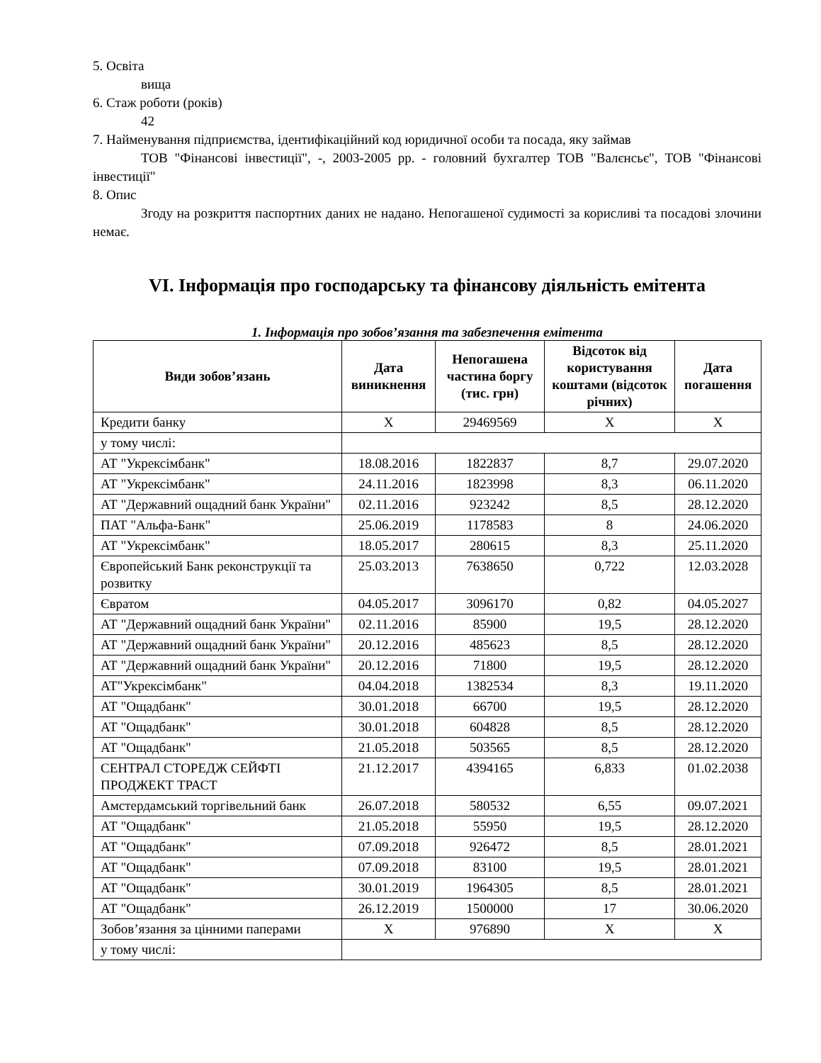5. Освіта
вища
6. Стаж роботи (років)
42
7. Найменування підприємства, ідентифікаційний код юридичної особи та посада, яку займав
ТОВ "Фінансові інвестиції", -, 2003-2005 рр. - головний бухгалтер ТОВ "Валєнсьє", ТОВ "Фінансові інвестиції"
8. Опис
Згоду на розкриття паспортних даних не надано. Непогашеної судимості за корисливі та посадові злочини немає.
VI. Інформація про господарську та фінансову діяльність емітента
1. Інформація про зобов’язання та забезпечення емітента
| Види зобов’язань | Дата виникнення | Непогашена частина боргу (тис. грн) | Відсоток від користування коштами (відсоток річних) | Дата погашення |
| --- | --- | --- | --- | --- |
| Кредити банку | X | 29469569 | X | X |
| у тому числі: | | | | |
| АТ "Укрексімбанк" | 18.08.2016 | 1822837 | 8,7 | 29.07.2020 |
| АТ "Укрексімбанк" | 24.11.2016 | 1823998 | 8,3 | 06.11.2020 |
| АТ "Державний ощадний банк України" | 02.11.2016 | 923242 | 8,5 | 28.12.2020 |
| ПАТ "Альфа-Банк" | 25.06.2019 | 1178583 | 8 | 24.06.2020 |
| АТ "Укрексімбанк" | 18.05.2017 | 280615 | 8,3 | 25.11.2020 |
| Європейський Банк реконструкції та розвитку | 25.03.2013 | 7638650 | 0,722 | 12.03.2028 |
| Євратом | 04.05.2017 | 3096170 | 0,82 | 04.05.2027 |
| АТ "Державний ощадний банк України" | 02.11.2016 | 85900 | 19,5 | 28.12.2020 |
| АТ "Державний ощадний банк України" | 20.12.2016 | 485623 | 8,5 | 28.12.2020 |
| АТ "Державний ощадний банк України" | 20.12.2016 | 71800 | 19,5 | 28.12.2020 |
| АТ"Укрексімбанк" | 04.04.2018 | 1382534 | 8,3 | 19.11.2020 |
| АТ "Ощадбанк" | 30.01.2018 | 66700 | 19,5 | 28.12.2020 |
| АТ "Ощадбанк" | 30.01.2018 | 604828 | 8,5 | 28.12.2020 |
| АТ "Ощадбанк" | 21.05.2018 | 503565 | 8,5 | 28.12.2020 |
| СЕНТРАЛ СТОРЕДЖ СЕЙФТІ ПРОДЖЕКТ ТРАСТ | 21.12.2017 | 4394165 | 6,833 | 01.02.2038 |
| Амстердамський торгівельний банк | 26.07.2018 | 580532 | 6,55 | 09.07.2021 |
| АТ "Ощадбанк" | 21.05.2018 | 55950 | 19,5 | 28.12.2020 |
| АТ "Ощадбанк" | 07.09.2018 | 926472 | 8,5 | 28.01.2021 |
| АТ "Ощадбанк" | 07.09.2018 | 83100 | 19,5 | 28.01.2021 |
| АТ "Ощадбанк" | 30.01.2019 | 1964305 | 8,5 | 28.01.2021 |
| АТ "Ощадбанк" | 26.12.2019 | 1500000 | 17 | 30.06.2020 |
| Зобов’язання за цінними паперами | X | 976890 | X | X |
| у тому числі: | | | | |